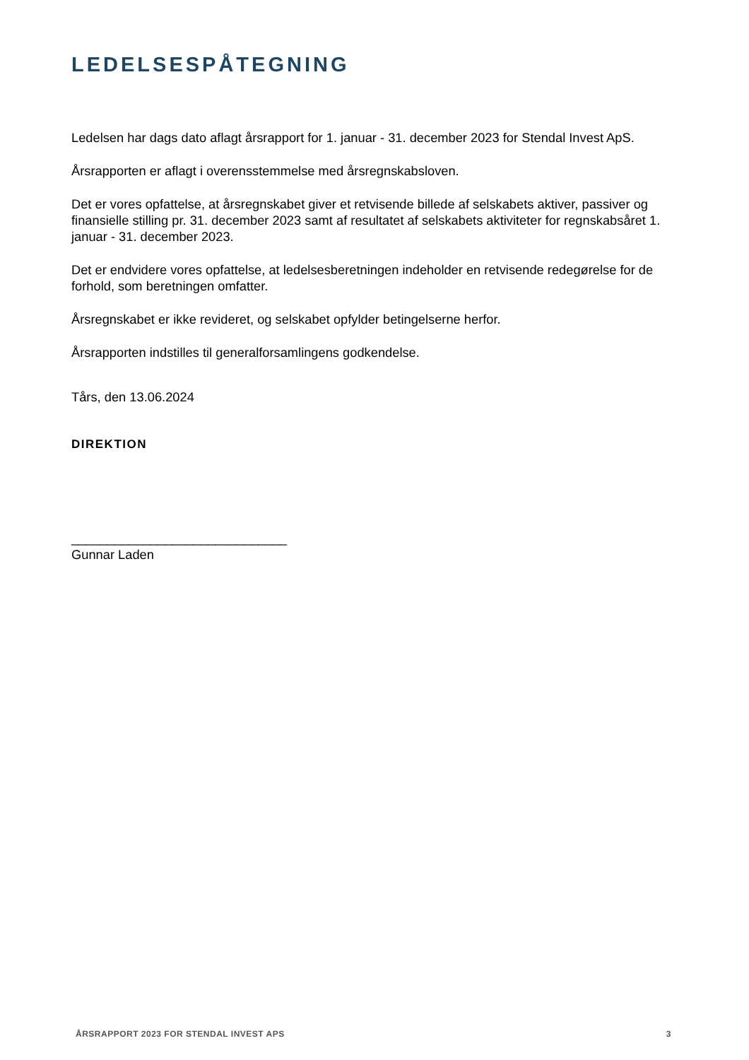LEDELSESPÅTEGNING
Ledelsen har dags dato aflagt årsrapport for 1. januar - 31. december 2023 for Stendal Invest ApS.
Årsrapporten er aflagt i overensstemmelse med årsregnskabsloven.
Det er vores opfattelse, at årsregnskabet giver et retvisende billede af selskabets aktiver, passiver og finansielle stilling pr. 31. december 2023 samt af resultatet af selskabets aktiviteter for regnskabsåret 1. januar - 31. december 2023.
Det er endvidere vores opfattelse, at ledelsesberetningen indeholder en retvisende redegørelse for de forhold, som beretningen omfatter.
Årsregnskabet er ikke revideret, og selskabet opfylder betingelserne herfor.
Årsrapporten indstilles til generalforsamlingens godkendelse.
Tårs, den 13.06.2024
DIREKTION
______________________________
Gunnar Laden
ÅRSRAPPORT 2023 FOR STENDAL INVEST APS 3